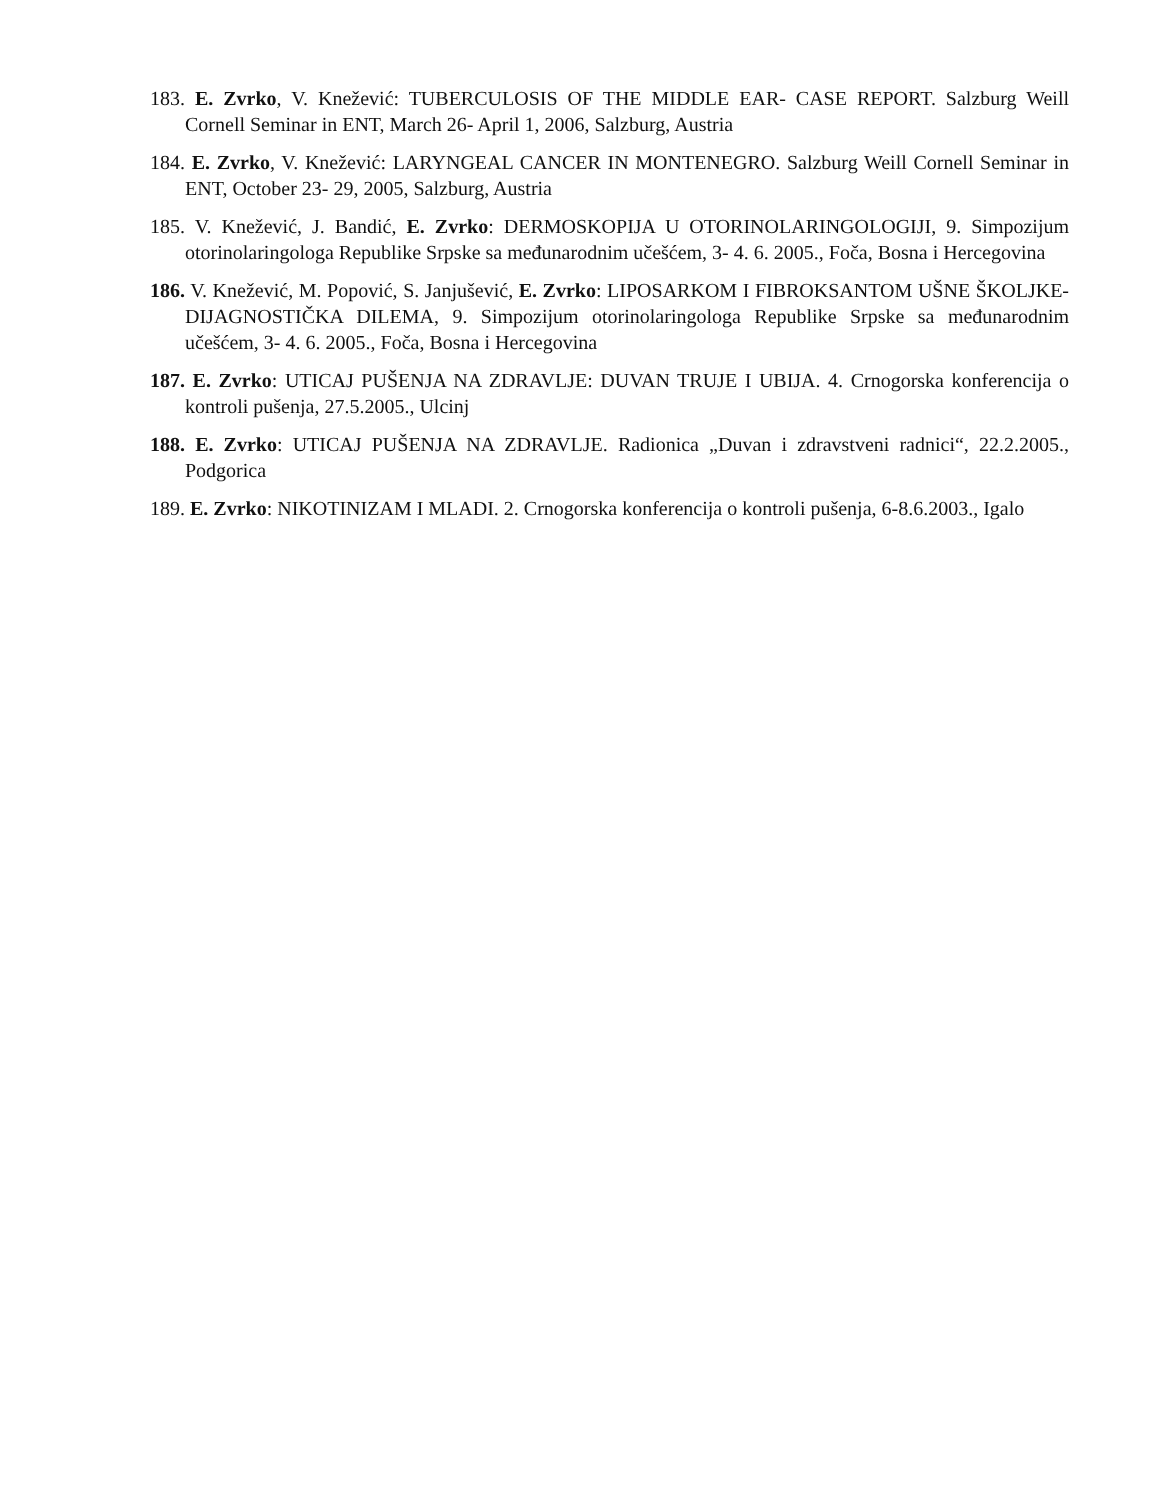183. E. Zvrko, V. Knežević: TUBERCULOSIS OF THE MIDDLE EAR- CASE REPORT. Salzburg Weill Cornell Seminar in ENT, March 26- April 1, 2006, Salzburg, Austria
184. E. Zvrko, V. Knežević: LARYNGEAL CANCER IN MONTENEGRO. Salzburg Weill Cornell Seminar in ENT, October 23- 29, 2005, Salzburg, Austria
185. V. Knežević, J. Bandić, E. Zvrko: DERMOSKOPIJA U OTORINOLARINGOLOGIJI, 9. Simpozijum otorinolaringologa Republike Srpske sa međunarodnim učešćem, 3- 4. 6. 2005., Foča, Bosna i Hercegovina
186. V. Knežević, M. Popović, S. Janjušević, E. Zvrko: LIPOSARKOM I FIBROKSANTOM UŠNE ŠKOLJKE- DIJAGNOSTIČKA DILEMA, 9. Simpozijum otorinolaringologa Republike Srpske sa međunarodnim učešćem, 3- 4. 6. 2005., Foča, Bosna i Hercegovina
187. E. Zvrko: UTICAJ PUŠENJA NA ZDRAVLJE: DUVAN TRUJE I UBIJA. 4. Crnogorska konferencija o kontroli pušenja, 27.5.2005., Ulcinj
188. E. Zvrko: UTICAJ PUŠENJA NA ZDRAVLJE. Radionica „Duvan i zdravstveni radnici“, 22.2.2005., Podgorica
189. E. Zvrko: NIKOTINIZAM I MLADI. 2. Crnogorska konferencija o kontroli pušenja, 6-8.6.2003., Igalo